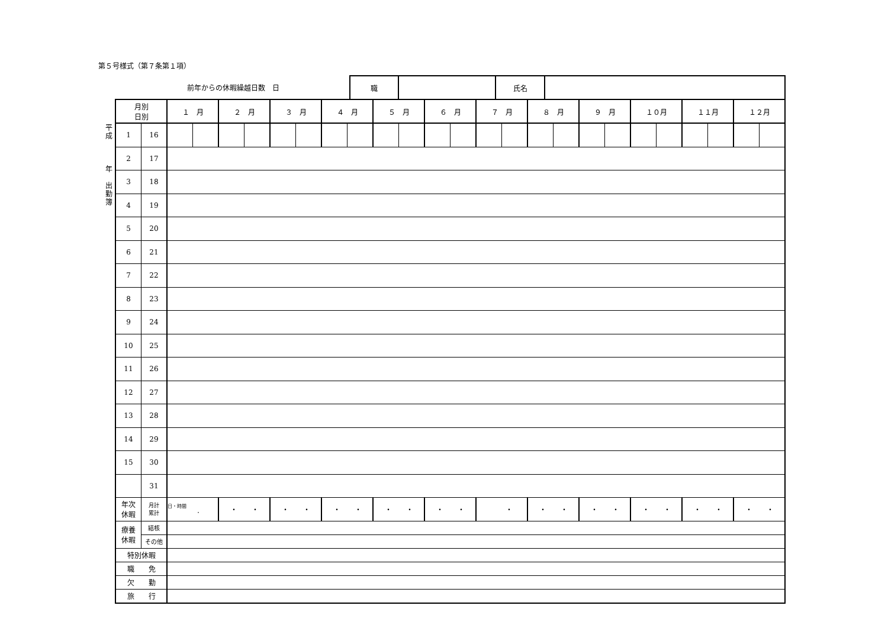第５号様式（第７条第１項）
| 前年からの休暇繰越日数 日 | 職 | | 氏名 | |
平
成
年
出
勤
簿
| 月別 日別 | | １ 月 | | ２ 月 | | ３ 月 | | ４ 月 | | ５ 月 | | ６ 月 | | ７ 月 | | ８ 月 | | ９ 月 | | １０月 | | １１月 | | １２月 | |
| --- | --- | --- | --- | --- | --- | --- | --- | --- | --- | --- | --- | --- | --- | --- | --- | --- | --- | --- | --- | --- | --- | --- | --- | --- | --- |
| 1 | 16 | | | | | | | | | | | | | | | | | | | | | | | | |
| 2 | 17 | | | | | | | | | | | | | | | | | | | | | | | | |
| 3 | 18 | | | | | | | | | | | | | | | | | | | | | | | | |
| 4 | 19 | | | | | | | | | | | | | | | | | | | | | | | | |
| 5 | 20 | | | | | | | | | | | | | | | | | | | | | | | | |
| 6 | 21 | | | | | | | | | | | | | | | | | | | | | | | | |
| 7 | 22 | | | | | | | | | | | | | | | | | | | | | | | | |
| 8 | 23 | | | | | | | | | | | | | | | | | | | | | | | | |
| 9 | 24 | | | | | | | | | | | | | | | | | | | | | | | | |
| 10 | 25 | | | | | | | | | | | | | | | | | | | | | | | | |
| 11 | 26 | | | | | | | | | | | | | | | | | | | | | | | | |
| 12 | 27 | | | | | | | | | | | | | | | | | | | | | | | | |
| 13 | 28 | | | | | | | | | | | | | | | | | | | | | | | | |
| 14 | 29 | | | | | | | | | | | | | | | | | | | | | | | | |
| 15 | 30 | | | | | | | | | | | | | | | | | | | | | | | | |
| | 31 | | | | | | | | | | | | | | | | | | | | | | | | |
| 年次 休暇 | 月計 累計 | 日・時間 ・ | | ・ ・ | | ・ ・ | | ・ ・ | | ・ ・ | | ・ ・ | | ・ | | ・ ・ | | ・ ・ | | ・ ・ | | ・ ・ | | ・ ・ | |
| 療養 休暇 | 結核 | | | | | | | | | | | | | | | | | | | | | | | | |
| | その他 | | | | | | | | | | | | | | | | | | | | | | | | |
| 特別休暇 | | | | | | | | | | | | | | | | | | | | | | | | | |
| 職 免 | | | | | | | | | | | | | | | | | | | | | | | | | |
| 欠 勤 | | | | | | | | | | | | | | | | | | | | | | | | | |
| 旅 行 | | | | | | | | | | | | | | | | | | | | | | | | | |